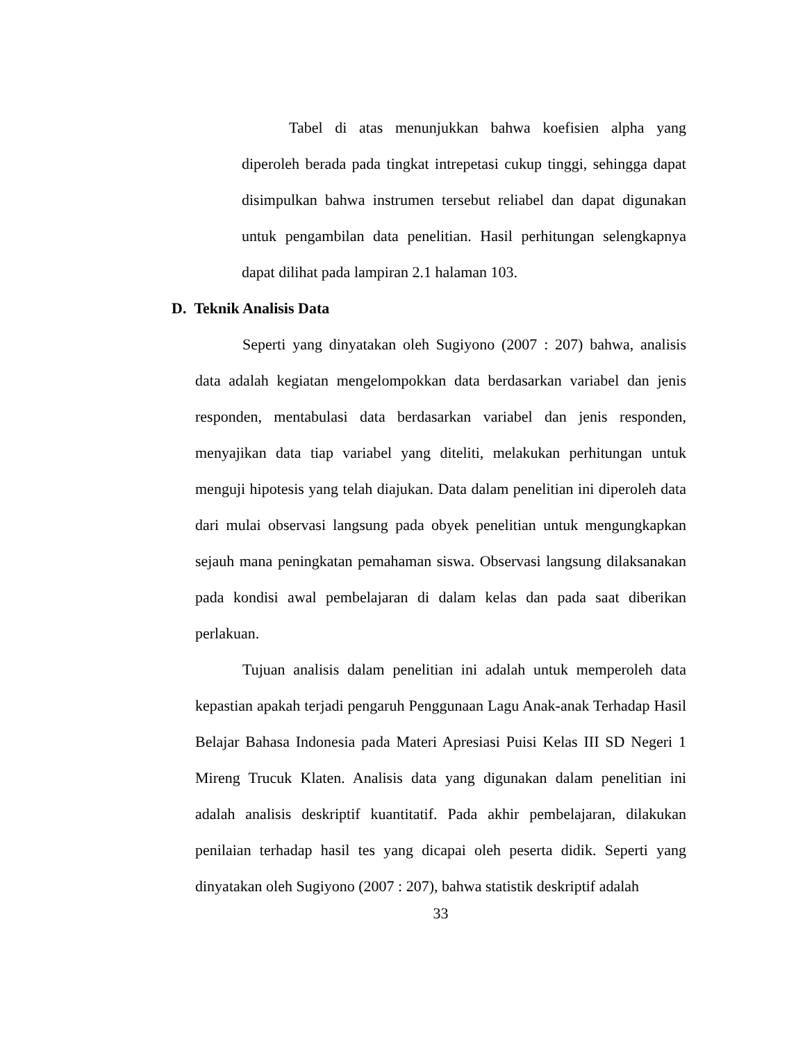Tabel di atas menunjukkan bahwa koefisien alpha yang diperoleh berada pada tingkat intrepetasi cukup tinggi, sehingga dapat disimpulkan bahwa instrumen tersebut reliabel dan dapat digunakan untuk pengambilan data penelitian. Hasil perhitungan selengkapnya dapat dilihat pada lampiran 2.1 halaman 103.
D. Teknik Analisis Data
Seperti yang dinyatakan oleh Sugiyono (2007 : 207) bahwa, analisis data adalah kegiatan mengelompokkan data berdasarkan variabel dan jenis responden, mentabulasi data berdasarkan variabel dan jenis responden, menyajikan data tiap variabel yang diteliti, melakukan perhitungan untuk menguji hipotesis yang telah diajukan. Data dalam penelitian ini diperoleh data dari mulai observasi langsung pada obyek penelitian untuk mengungkapkan sejauh mana peningkatan pemahaman siswa. Observasi langsung dilaksanakan pada kondisi awal pembelajaran di dalam kelas dan pada saat diberikan perlakuan.
Tujuan analisis dalam penelitian ini adalah untuk memperoleh data kepastian apakah terjadi pengaruh Penggunaan Lagu Anak-anak Terhadap Hasil Belajar Bahasa Indonesia pada Materi Apresiasi Puisi Kelas III SD Negeri 1 Mireng Trucuk Klaten. Analisis data yang digunakan dalam penelitian ini adalah analisis deskriptif kuantitatif. Pada akhir pembelajaran, dilakukan penilaian terhadap hasil tes yang dicapai oleh peserta didik. Seperti yang dinyatakan oleh Sugiyono (2007 : 207), bahwa statistik deskriptif adalah
33